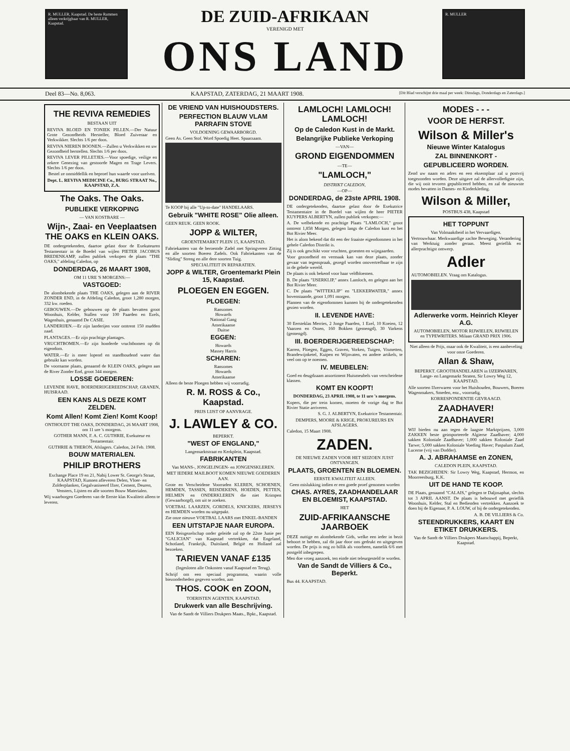R. MULLER, Kaapstad. De beste Rammen alleen verkrijgbaar van R. MULLER, Kaapstad.
DE ZUID-AFRIKAAN
VERENIGD MET
ONS LAND
R. MULLER
Deel 83—No. 8,063. KAAPSTAD, ZATERDAG, 21 MAART 1908. [Dit Blad verschijnt drie maal per week: Dinsdags, Donderdags en Zaterdags.]
THE REVIVA REMEDIES
BESTAAN UIT
REVIVA BLOED EN TONIEK PILLEN.—Der Natuur Grote Gezondheids Hersteller, Bloed Zuiveraar en Verkwikker. Slechts 1/6 per doos.
REVIVA NIEREN BOONEN.—Zullen u Verkwikken en uw Gezondheid herstellen. Slechts 1/6 per doos.
REVIVA LEVER PILLETJES.—Voor spoedige, veilige en zekere Genezing van gestoorde Magen en Trage Levers. Slechts 1/6 per doos.
Bestel ze onmiddellik en beproef hun waarde voor uzelven.
Dept. L. REVIVA MEDICINE Co., BURG STRAAT No., KAAPSTAD, Z.A.
The Oaks. The Oaks.
PUBLIEKE VERKOPING
— VAN KOSTBARE —
Wijn-, Zaai- en Veeplaatsen THE OAKS en KLEIN OAKS.
DE ondergetekenden, daartoe gelast door de Exekuteuren Testamentair in de Boedel van wijlen PIETER JACOBUS BREDENKAMP, zullen publiek verkopen de plaats "THE OAKS," afdeling Caledon, op
DONDERDAG, 26 MAART 1908,
OM 11 URE 'S MORGENS:—
VASTGOED:
De alombekende plaats THE OAKS, gelegen aan de RIVER ZONDER END, in de Afdeling Caledon, groot 1,280 morgen, 332 kw. roeden.
GEBOUWEN.—De gebouwen op de plaats bevatten groot Woonhuis, Kelder, Stallen voor 100 Paarden en Ezels, Wagenhuis, genaamd De CASIE.
LANDERIJEN.—Er zijn landerijen voor omtrent 150 mudden zaad.
PLANTAGES.—Er zijn prachtige plantages.
VRUCHTBOMEN.—Er zijn honderde vruchtbomen op dit eigendom.
WATER.—Er is meer lopend en standhoudend water dan gebruikt kan worden.
De voorname plaats, genaamd de KLEIN OAKS, gelegen aan de River Zonder End, groot 344 morgen.
LOSSE GOEDEREN:
LEVENDE HAVE, BOERDERIJGEREEDSCHAP, GRANEN, HUISRAAD.
EEN KANS ALS DEZE KOMT ZELDEN.
Komt Allen! Komt Zien! Komt Koop!
ONTHOUDT THE OAKS, DONDERDAG, 26 MAART 1908, om 11 ure 's morgens.
GOTHER MANN, F. A. C. GUTHRIE, Exekuteur en Testamentair.
GUTHRIE & THERON, Afslagers. Caledon, 24 Feb. 1908.
BOUW MATERIALEN.
PHILIP BROTHERS
Exchange Place 19 en 21, Nabij Lower St. George's Straat, KAAPSTAD, Kunnen afleveren Delen, Vloer- en Zolderplanken, Gegalvaniseerd IJzer, Cement, Deuren, Vensters, Lijsten en alle soorten Bouw Materialen.
Wij waarborgen Goederen van de Eerste klas Kwaliteit alleen te leveren.
DE VRIEND VAN HUISHOUDSTERS.
PERFECTION BLAUW VLAM PARRAFIN STOVE
VOLDOENING GEWAARBORGD.
Geen As. Geen Stof. Word Spoedig Heet. Spaarzaam.
Te KOOP bij alle "Up-to-date" HANDELAARS.
Gebruik "WHITE ROSE" Olie alleen.
GEEN REUK. GEEN ROOK.
JOPP & WILTER,
GROENTEMARKT PLEIN 15, KAAPSTAD.
Fabriekanten van de beroemde Zadel met Springveren Zitting en alle soorten Boeren Zadels. Ook Fabriekanten van de "Sliding" Streng en alle dere soorten Tuig.
SPECIALITEIT IN REPARATIEN.
JOPP & WILTER, Groentemarkt Plein 15, Kaapstad.
PLOEGEN EN EGGEN.
PLOEGEN:
Ransomes
Howards
National Gang
Amerikaanse
Duitse
EGGEN:
Howards
Massey Harris
SCHAREN:
Ransomes
Howards
Amerikaanse
Alleen de beste Ploegen hebben wij voorradig.
R. M. ROSS & Co., Kaapstad.
PRIJS LIJST OP AANVRAGE.
J. LAWLEY & CO.
BEPERKT.
"WEST OF ENGLAND,"
Langemarktstraat en Kerkplein, Kaapstad.
FABRIKANTEN
Van MANS-, JONGELINGEN- en JONGENSKLEREN.
MET IEDERE MAILBOOT KOMEN NIEUWE GOEDEREN AAN.
Grote en Verscheidene Voorraden KLEREN, SCHOENEN, HEMDEN, TASSEN, REISDEKENS, HOEDEN, PETTEN, HELMEN en ONDERKLEREN die niet Krimpen (Gewaarborgd), om uit te zoeken.
VOETBAL LAARZEN, GORDELS, KNICKERS, JERSEYS en HEMDEN worden nu uitgepakt.
Zie onze nieuwe VOETBAL LAARS met ENKEL-BANDEN
EEN UITSTAPJE NAAR EUROPA.
EEN Reisgezelschap onder geleide zal op de 22ste Junie per "GALICIAN" van Kaapstad vertrekken, dat Engeland, Schotland, Frankrijk, Duitsland, België en Holland zal bezoeken.
TARIEVEN VANAF £135
(Ingesloten alle Onkosten vanaf Kaapstad en Terug).
Schrijf om een speciaal programma, waarin volle biezonderheden gegeven worden, aan
THOS. COOK en ZOON,
TOERISTEN AGENTEN, KAAPSTAD.
Drukwerk van alle Beschrijving.
Van de Sandt de Villiers Drukpers Maats., Bpkt., Kaapstad.
LAMLOCH! LAMLOCH! LAMLOCH!
Op de Caledon Kust in de Markt.
Belangrijke Publieke Verkoping
—VAN—
GROND EIGENDOMMEN
—TE—
"LAMLOCH,"
DISTRIKT CALEDON,
—OP—
DONDERDAG, de 23ste APRIL 1908.
DE ondergetekenden, daartoe gelast door de Exekutrice Testamentaire in de Boedel van wijlen de heer PIETER KUYPERS ALBERTYN, zullen publiek verkopen:—
A. De welbekende en prachtige Plaats "LAMLOCH," groot omtrent 1,858 Morgen, gelegen langs de Caledon kust en het Bot Rivier Meer.
Het is alom bekend dat dit een der fraaiste eigendommen in het gehele Caledon Distrikt is.
Zij is ook geschikt voor vruchten, groenten en wijngaarden.
Voor gezondheid en vermaak kan van deze plaats, zonder gevaar van tegenspraak, gezegd worden onovertrefbaar te zijn in de gehele wereld.
De plaats is ook bekend voor haar veldbloemen.
B. De plaats "IJSERKLIP," annex Lamloch, en gelegen aan het Bot Rivier Meer.
C. De plaats "WITTEKLIP" en "LEKKERWATER," annex bovenstaande, groot 1,091 morgen.
Plannen van de eigendommen kunnen bij de ondergetekenden gezien worden.
II. LEVENDE HAVE:
30 Eersteklas Merries, 2 Jonge Paarden, 1 Ezel, 10 Koeien, 12 Vaarzen en Ossen, 160 Bokken (gemengd), 30 Varkens (gemengd).
III. BOERDERIJGEREEDSCHAP:
Karren, Ploegen, Eggen, Graven, Vorken, Tuigen, Vismetten, Brandewijnketel, Kuipen en Wijnvaten, en andere artikels, te veel om op te noemen.
IV. MEUBELEN:
Goed en deugdzaam assortiment Huismeubels van verscheidene klassen.
KOMT EN KOOPT!
DONDERDAG, 23 APRIL 1908, te 11 ure 's morgens.
Kopers, die per trein komen, moeten de vorige dag te Bot Rivier Statie arriveren.
S. G. J. ALBERTYN, Exekutrice Testamentair.
DEMPERS, MOORE & KRIGE, PROKUREURS EN AFSLAGERS.
Caledon, 15 Maart 1908.
ZADEN.
DE NIEUWE ZADEN VOOR HET SEIZOEN JUIST ONTVANGEN.
PLAATS, GROENTEN EN BLOEMEN.
EERSTE KWALITEIT ALLEEN.
Geen mislukking indien er een goede proef genomen worden
CHAS. AYRES, ZAADHANDELAAR EN BLOEMIST, KAAPSTAD.
HET
ZUID-AFRIKAANSCHE JAARBOEK
DEZE nuttige en alombekende Gids, welke een ieder in bezit behoort te hebben, zal dit jaar door ons gedrukt en uitgegeven worden. De prijs is nog zo billik als voorheen, namelik 6/6 met postgeld inbegrepen.
Men doe vroeg aanzoek, ten einde niet teleurgesteld te worden.
Van de Sandt de Villiers & Co., Beperkt.
Bus 44. KAAPSTAD.
MODES - - -
VOOR DE HERFST.
Wilson & Miller's
Nieuwe Winter Katalogus
ZAL BINNENKORT -
GEPUBLICEERD WORDEN.
Zend uw naam en adres en een eksemplaar zal u postvrij toegezonden worden. Deze uitgave zal de allervolledigste zijn, die wij ooit tevoren gepubliceerd hebben, en zal de nieuwste modes bevatten in Dames- en Kinderkleding.
Wilson & Miller,
POSTBUS 438, Kaapstad
HET TOPPUNT
Van Volmaaktheid in het Vervaardigen.
Vertrouwbaar. Merkwaardige zachte Beweging. Verandering van Werktuig zonder geraas. Meest gerieflik en allerprachtigst ontwerp.
Adler
AUTOMOBIELEN. Vraag om Katalogus.
Adlerwerke vorm. Heinrich Kleyer A.G.
AUTOMOBIELEN, MOTOR RIJWIELEN, RIJWIELEN en TYPEWRITERS. Milaan GRAND PRIX 1906.
Niet alleen de Prijs, maar ook de Kwaliteit, is een aanbeveling voor onze Goederen.
Allan & Shaw,
BEPERKT. GROOTHANDELAREN in IJZERWAREN, Lange- en Langemarkt Straten, Sir Lowry Weg 12, KAAPSTAD.
Alle soorten IJzerwaren voor het Huishouden, Bouwers, Boeren Wagenmakers, Smeden, enz., voorradig.
KORRESPONDENTIE GEVRAAGD.
ZAADHAVER!
ZAADHAVER!
WIJ bieden nu aan tegen de laagste Marktprijzen, 3,000 ZAKKEN beste geimporteerde Algierse Zaadhaver; 4,000 sakken Koloniale Zaadhaver; 1,000 sakken Koloniale Zaad Tarwe; 5,000 sakken Koloniale Voeding Haver; Paspalum Zaad, Lucerne (vrij van Dodder).
A. J. ABRAHAMSE en ZONEN,
CALEDON PLEIN, KAAPSTAD.
TAK BEZIGHEDEN: Sir Lowry Weg, Kaapstad, Hermon, en Moorreesburg, K.K.
UIT DE HAND TE KOOP.
DE Plaats, genaamd "CALAIS," gelegen te Daljosaphat, slechts tot 3 APRIL AANST. De plaats is bebouwd met gerieflik Woonhuis, Kelder, Stal en Bedienden vertrekken. Aanzoek te doen bij de Eigenaar, P. A. LOUW, of bij de ondergetekenden.
A. B. DE VILLIERS & Co.
STEENDRUKKERS, KAART EN ETIKET DRUKKERS.
Van de Sandt de Villiers Drukpers Maatschappij, Beperkt, Kaapstad.